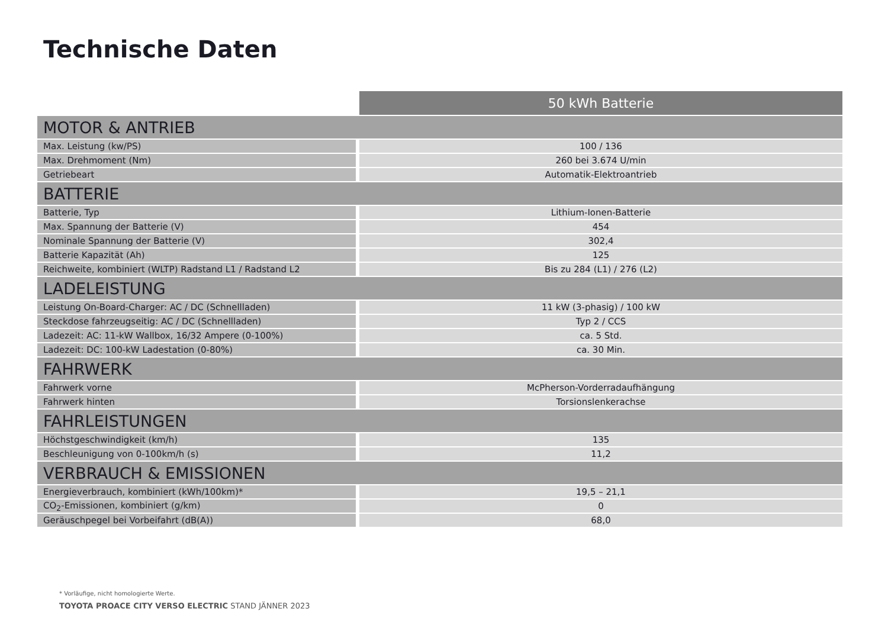Technische Daten
| | 50 kWh Batterie |
| MOTOR & ANTRIEB | |
| Max. Leistung (kw/PS) | 100 / 136 |
| Max. Drehmoment (Nm) | 260 bei 3.674 U/min |
| Getriebeart | Automatik-Elektroantrieb |
| BATTERIE | |
| Batterie, Typ | Lithium-Ionen-Batterie |
| Max. Spannung der Batterie (V) | 454 |
| Nominale Spannung der Batterie (V) | 302,4 |
| Batterie Kapazität (Ah) | 125 |
| Reichweite, kombiniert (WLTP) Radstand L1 / Radstand L2 | Bis zu 284 (L1) / 276 (L2) |
| LADELEISTUNG | |
| Leistung On-Board-Charger: AC / DC (Schnellladen) | 11 kW (3-phasig) / 100 kW |
| Steckdose fahrzeugseitig: AC / DC (Schnellladen) | Typ 2 / CCS |
| Ladezeit: AC: 11-kW Wallbox, 16/32 Ampere (0-100%) | ca. 5 Std. |
| Ladezeit: DC: 100-kW Ladestation (0-80%) | ca. 30 Min. |
| FAHRWERK | |
| Fahrwerk vorne | McPherson-Vorderradaufhängung |
| Fahrwerk hinten | Torsionslenkerachse |
| FAHRLEISTUNGEN | |
| Höchstgeschwindigkeit (km/h) | 135 |
| Beschleunigung von 0-100km/h (s) | 11,2 |
| VERBRAUCH & EMISSIONEN | |
| Energieverbrauch, kombiniert (kWh/100km)* | 19,5 – 21,1 |
| CO<sub>2</sub>-Emissionen, kombiniert (g/km) | 0 |
| Geräuschpegel bei Vorbeifahrt (dB(A)) | 68,0 |
* Vorläufige, nicht homologierte Werte.
TOYOTA PROACE CITY VERSO ELECTRIC STAND JÄNNER 2023